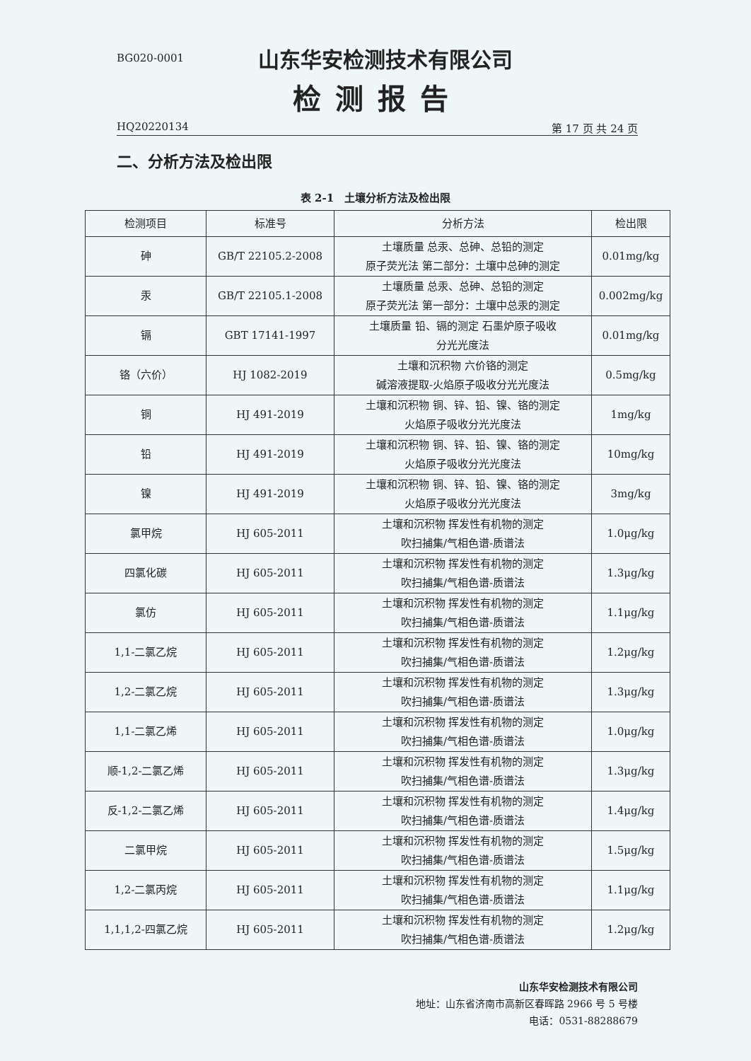BG020-0001 山东华安检测技术有限公司
检测报告
HQ20220134 第 17 页 共 24 页
二、分析方法及检出限
表 2-1　土壤分析方法及检出限
| 检测项目 | 标准号 | 分析方法 | 检出限 |
| --- | --- | --- | --- |
| 砷 | GB/T 22105.2-2008 | 土壤质量 总汞、总砷、总铅的测定 原子荧光法 第二部分：土壤中总砷的测定 | 0.01mg/kg |
| 汞 | GB/T 22105.1-2008 | 土壤质量 总汞、总砷、总铅的测定 原子荧光法 第一部分：土壤中总汞的测定 | 0.002mg/kg |
| 镉 | GBT 17141-1997 | 土壤质量 铅、镉的测定 石墨炉原子吸收 分光光度法 | 0.01mg/kg |
| 铬（六价） | HJ 1082-2019 | 土壤和沉积物 六价铬的测定 碱溶液提取-火焰原子吸收分光光度法 | 0.5mg/kg |
| 铜 | HJ 491-2019 | 土壤和沉积物 铜、锌、铅、镍、铬的测定 火焰原子吸收分光光度法 | 1mg/kg |
| 铅 | HJ 491-2019 | 土壤和沉积物 铜、锌、铅、镍、铬的测定 火焰原子吸收分光光度法 | 10mg/kg |
| 镍 | HJ 491-2019 | 土壤和沉积物 铜、锌、铅、镍、铬的测定 火焰原子吸收分光光度法 | 3mg/kg |
| 氯甲烷 | HJ 605-2011 | 土壤和沉积物 挥发性有机物的测定 吹扫捕集/气相色谱-质谱法 | 1.0μg/kg |
| 四氯化碳 | HJ 605-2011 | 土壤和沉积物 挥发性有机物的测定 吹扫捕集/气相色谱-质谱法 | 1.3μg/kg |
| 氯仿 | HJ 605-2011 | 土壤和沉积物 挥发性有机物的测定 吹扫捕集/气相色谱-质谱法 | 1.1μg/kg |
| 1,1-二氯乙烷 | HJ 605-2011 | 土壤和沉积物 挥发性有机物的测定 吹扫捕集/气相色谱-质谱法 | 1.2μg/kg |
| 1,2-二氯乙烷 | HJ 605-2011 | 土壤和沉积物 挥发性有机物的测定 吹扫捕集/气相色谱-质谱法 | 1.3μg/kg |
| 1,1-二氯乙烯 | HJ 605-2011 | 土壤和沉积物 挥发性有机物的测定 吹扫捕集/气相色谱-质谱法 | 1.0μg/kg |
| 顺-1,2-二氯乙烯 | HJ 605-2011 | 土壤和沉积物 挥发性有机物的测定 吹扫捕集/气相色谱-质谱法 | 1.3μg/kg |
| 反-1,2-二氯乙烯 | HJ 605-2011 | 土壤和沉积物 挥发性有机物的测定 吹扫捕集/气相色谱-质谱法 | 1.4μg/kg |
| 二氯甲烷 | HJ 605-2011 | 土壤和沉积物 挥发性有机物的测定 吹扫捕集/气相色谱-质谱法 | 1.5μg/kg |
| 1,2-二氯丙烷 | HJ 605-2011 | 土壤和沉积物 挥发性有机物的测定 吹扫捕集/气相色谱-质谱法 | 1.1μg/kg |
| 1,1,1,2-四氯乙烷 | HJ 605-2011 | 土壤和沉积物 挥发性有机物的测定 吹扫捕集/气相色谱-质谱法 | 1.2μg/kg |
山东华安检测技术有限公司
地址：山东省济南市高新区春晖路 2966 号 5 号楼
电话：0531-88288679